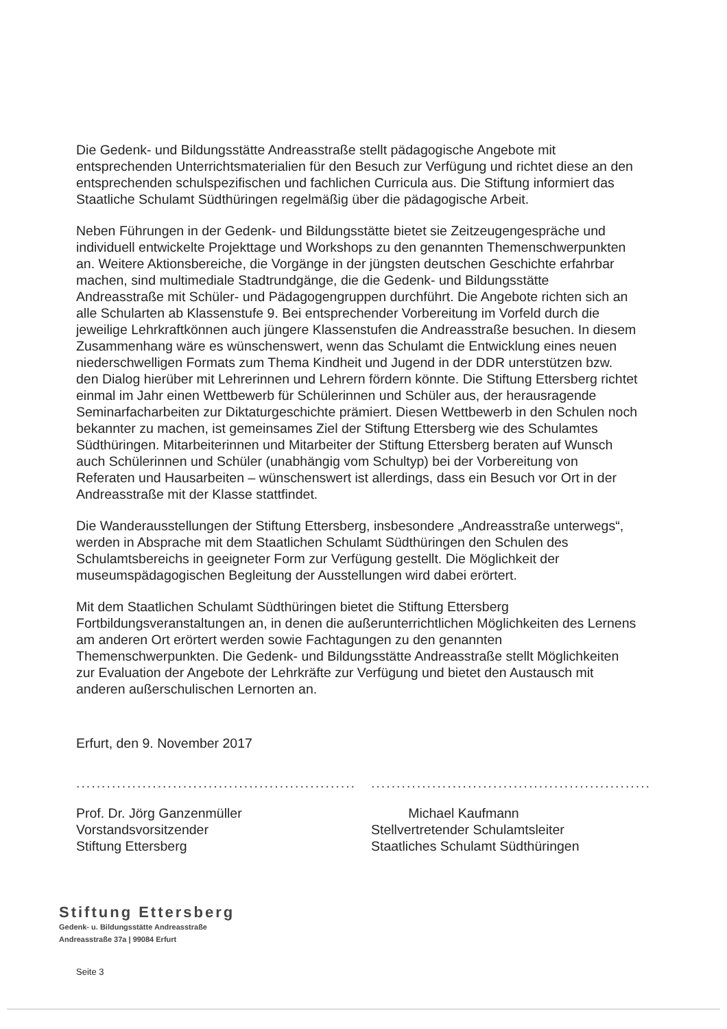Die Gedenk- und Bildungsstätte Andreasstraße stellt pädagogische Angebote mit entsprechenden Unterrichtsmaterialien für den Besuch zur Verfügung und richtet diese an den entsprechenden schulspezifischen und fachlichen Curricula aus. Die Stiftung informiert das Staatliche Schulamt Südthüringen regelmäßig über die pädagogische Arbeit.
Neben Führungen in der Gedenk- und Bildungsstätte bietet sie Zeitzeugengespräche und individuell entwickelte Projekttage und Workshops zu den genannten Themenschwerpunkten an. Weitere Aktionsbereiche, die Vorgänge in der jüngsten deutschen Geschichte erfahrbar machen, sind multimediale Stadtrundgänge, die die Gedenk- und Bildungsstätte Andreasstraße mit Schüler- und Pädagogengruppen durchführt. Die Angebote richten sich an alle Schularten ab Klassenstufe 9. Bei entsprechender Vorbereitung im Vorfeld durch die jeweilige Lehrkraftkönnen auch jüngere Klassenstufen die Andreasstraße besuchen. In diesem Zusammenhang wäre es wünschenswert, wenn das Schulamt die Entwicklung eines neuen niederschwelligen Formats zum Thema Kindheit und Jugend in der DDR unterstützen bzw. den Dialog hierüber mit Lehrerinnen und Lehrern fördern könnte. Die Stiftung Ettersberg richtet einmal im Jahr einen Wettbewerb für Schülerinnen und Schüler aus, der herausragende Seminarfacharbeiten zur Diktaturgeschichte prämiert. Diesen Wettbewerb in den Schulen noch bekannter zu machen, ist gemeinsames Ziel der Stiftung Ettersberg wie des Schulamtes Südthüringen. Mitarbeiterinnen und Mitarbeiter der Stiftung Ettersberg beraten auf Wunsch auch Schülerinnen und Schüler (unabhängig vom Schultyp) bei der Vorbereitung von Referaten und Hausarbeiten – wünschenswert ist allerdings, dass ein Besuch vor Ort in der Andreasstraße mit der Klasse stattfindet.
Die Wanderausstellungen der Stiftung Ettersberg, insbesondere „Andreasstraße unterwegs“, werden in Absprache mit dem Staatlichen Schulamt Südthüringen den Schulen des Schulamtsbereichs in geeigneter Form zur Verfügung gestellt. Die Möglichkeit der museumspädagogischen Begleitung der Ausstellungen wird dabei erörtert.
Mit dem Staatlichen Schulamt Südthüringen bietet die Stiftung Ettersberg Fortbildungsveranstaltungen an, in denen die außerunterrichtlichen Möglichkeiten des Lernens am anderen Ort erörtert werden sowie Fachtagungen zu den genannten Themenschwerpunkten. Die Gedenk- und Bildungsstätte Andreasstraße stellt Möglichkeiten zur Evaluation der Angebote der Lehrkräfte zur Verfügung und bietet den Austausch mit anderen außerschulischen Lernorten an.
Erfurt, den 9. November 2017
.......................................................
Prof. Dr. Jörg Ganzenmüller
Vorstandsvorsitzender
Stiftung Ettersberg
.......................................................
Michael Kaufmann
Stellvertretender Schulamtsleiter
Staatliches Schulamt Südthüringen
Stiftung Ettersberg
Gedenk- u. Bildungsstätte Andreasstraße
Andreasstraße 37a | 99084 Erfurt
Seite 3